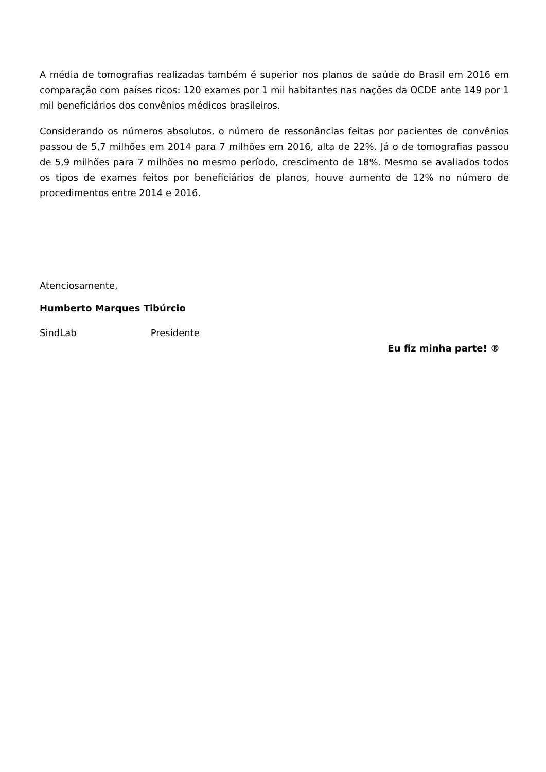A média de tomografias realizadas também é superior nos planos de saúde do Brasil em 2016 em comparação com países ricos: 120 exames por 1 mil habitantes nas nações da OCDE ante 149 por 1 mil beneficiários dos convênios médicos brasileiros.
Considerando os números absolutos, o número de ressonâncias feitas por pacientes de convênios passou de 5,7 milhões em 2014 para 7 milhões em 2016, alta de 22%. Já o de tomografias passou de 5,9 milhões para 7 milhões no mesmo período, crescimento de 18%. Mesmo se avaliados todos os tipos de exames feitos por beneficiários de planos, houve aumento de 12% no número de procedimentos entre 2014 e 2016.
Atenciosamente,
Humberto Marques Tibúrcio
SindLab Presidente
Eu fiz minha parte! ®